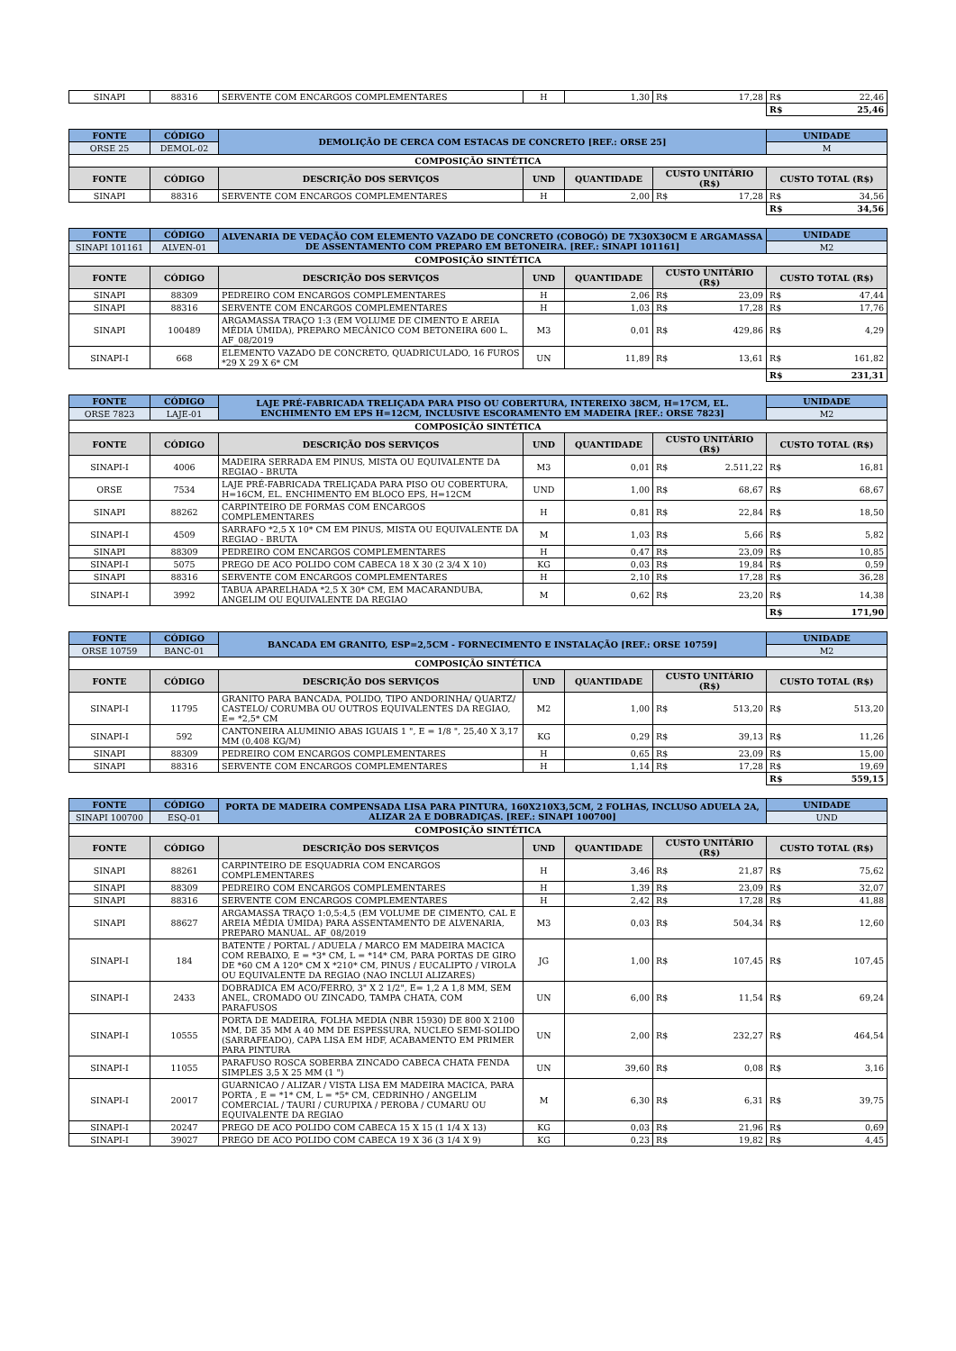| SINAPI | 88316 | SERVENTE COM ENCARGOS COMPLEMENTARES | H | 1,30 | R$ 17,28 | R$ 22,46 |
| | | | | | | R$ 25,46 |
| FONTE | CÓDIGO | DEMOLIÇÃO DE CERCA COM ESTACAS DE CONCRETO [REF.: ORSE 25] | | | | UNIDADE |
| --- | --- | --- | --- | --- | --- | --- |
| ORSE 25 | DEMOL-02 | | | | | M |
| COMPOSIÇÃO SINTÉTICA | | | | | | |
| FONTE | CÓDIGO | DESCRIÇÃO DOS SERVIÇOS | UND | QUANTIDADE | CUSTO UNITÁRIO (R$) | CUSTO TOTAL (R$) |
| SINAPI | 88316 | SERVENTE COM ENCARGOS COMPLEMENTARES | H | 2,00 | R$ 17,28 | R$ 34,56 |
| | | | | | | R$ 34,56 |
| FONTE | CÓDIGO | ALVENARIA DE VEDAÇÃO COM ELEMENTO VAZADO DE CONCRETO (COBOGÓ) DE 7X30X30CM E ARGAMASSA DE ASSENTAMENTO COM PREPARO EM BETONEIRA. [REF.: SINAPI 101161] | | | | UNIDADE |
| --- | --- | --- | --- | --- | --- | --- |
| SINAPI 101161 | ALVEN-01 | | | | | M2 |
| COMPOSIÇÃO SINTÉTICA | | | | | | |
| FONTE | CÓDIGO | DESCRIÇÃO DOS SERVIÇOS | UND | QUANTIDADE | CUSTO UNITÁRIO (R$) | CUSTO TOTAL (R$) |
| SINAPI | 88309 | PEDREIRO COM ENCARGOS COMPLEMENTARES | H | 2,06 | R$ 23,09 | R$ 47,44 |
| SINAPI | 88316 | SERVENTE COM ENCARGOS COMPLEMENTARES | H | 1,03 | R$ 17,28 | R$ 17,76 |
| SINAPI | 100489 | ARGAMASSA TRAÇO 1:3 (EM VOLUME DE CIMENTO E AREIA MÉDIA ÚMIDA), PREPARO MECÂNICO COM BETONEIRA 600 L. AF_08/2019 | M3 | 0,01 | R$ 429,86 | R$ 4,29 |
| SINAPI-I | 668 | ELEMENTO VAZADO DE CONCRETO, QUADRICULADO, 16 FUROS *29 X 29 X 6* CM | UN | 11,89 | R$ 13,61 | R$ 161,82 |
| | | | | | | R$ 231,31 |
| FONTE | CÓDIGO | LAJE PRÉ-FABRICADA TRELIÇADA PARA PISO OU COBERTURA, INTEREIXO 38CM, H=17CM, EL. ENCHIMENTO EM EPS H=12CM, INCLUSIVE ESCORAMENTO EM MADEIRA [REF.: ORSE 7823] | | | | UNIDADE |
| --- | --- | --- | --- | --- | --- | --- |
| ORSE 7823 | LAJE-01 | | | | | M2 |
| COMPOSIÇÃO SINTÉTICA | | | | | | |
| FONTE | CÓDIGO | DESCRIÇÃO DOS SERVIÇOS | UND | QUANTIDADE | CUSTO UNITÁRIO (R$) | CUSTO TOTAL (R$) |
| SINAPI-I | 4006 | MADEIRA SERRADA EM PINUS, MISTA OU EQUIVALENTE DA REGIAO - BRUTA | M3 | 0,01 | R$ 2.511,22 | R$ 16,81 |
| ORSE | 7534 | LAJE PRÉ-FABRICADA TRELIÇADA PARA PISO OU COBERTURA, H=16CM, EL. ENCHIMENTO EM BLOCO EPS, H=12CM | UND | 1,00 | R$ 68,67 | R$ 68,67 |
| SINAPI | 88262 | CARPINTEIRO DE FORMAS COM ENCARGOS COMPLEMENTARES | H | 0,81 | R$ 22,84 | R$ 18,50 |
| SINAPI-I | 4509 | SARRAFO *2,5 X 10* CM EM PINUS, MISTA OU EQUIVALENTE DA REGIAO - BRUTA | M | 1,03 | R$ 5,66 | R$ 5,82 |
| SINAPI | 88309 | PEDREIRO COM ENCARGOS COMPLEMENTARES | H | 0,47 | R$ 23,09 | R$ 10,85 |
| SINAPI-I | 5075 | PREGO DE ACO POLIDO COM CABECA 18 X 30 (2 3/4 X 10) | KG | 0,03 | R$ 19,84 | R$ 0,59 |
| SINAPI | 88316 | SERVENTE COM ENCARGOS COMPLEMENTARES | H | 2,10 | R$ 17,28 | R$ 36,28 |
| SINAPI-I | 3992 | TABUA APARELHADA *2,5 X 30* CM, EM MACARANDUBA, ANGELIM OU EQUIVALENTE DA REGIAO | M | 0,62 | R$ 23,20 | R$ 14,38 |
| | | | | | | R$ 171,90 |
| FONTE | CÓDIGO | BANCADA EM GRANITO, ESP=2,5CM - FORNECIMENTO E INSTALAÇÃO [REF.: ORSE 10759] | | | | UNIDADE |
| --- | --- | --- | --- | --- | --- | --- |
| ORSE 10759 | BANC-01 | | | | | M2 |
| COMPOSIÇÃO SINTÉTICA | | | | | | |
| FONTE | CÓDIGO | DESCRIÇÃO DOS SERVIÇOS | UND | QUANTIDADE | CUSTO UNITÁRIO (R$) | CUSTO TOTAL (R$) |
| SINAPI-I | 11795 | GRANITO PARA BANCADA, POLIDO, TIPO ANDORINHA/ QUARTZ/ CASTELO/ CORUMBA OU OUTROS EQUIVALENTES DA REGIAO, E= *2,5* CM | M2 | 1,00 | R$ 513,20 | R$ 513,20 |
| SINAPI-I | 592 | CANTONEIRA ALUMINIO ABAS IGUAIS 1 ", E = 1/8 ", 25,40 X 3,17 MM (0,408 KG/M) | KG | 0,29 | R$ 39,13 | R$ 11,26 |
| SINAPI | 88309 | PEDREIRO COM ENCARGOS COMPLEMENTARES | H | 0,65 | R$ 23,09 | R$ 15,00 |
| SINAPI | 88316 | SERVENTE COM ENCARGOS COMPLEMENTARES | H | 1,14 | R$ 17,28 | R$ 19,69 |
| | | | | | | R$ 559,15 |
| FONTE | CÓDIGO | PORTA DE MADEIRA COMPENSADA LISA PARA PINTURA, 160X210X3,5CM, 2 FOLHAS, INCLUSO ADUELA 2A, ALIZAR 2A E DOBRADIÇAS. [REF.: SINAPI 100700] | | | | UNIDADE |
| --- | --- | --- | --- | --- | --- | --- |
| SINAPI 100700 | ESQ-01 | | | | | UND |
| COMPOSIÇÃO SINTÉTICA | | | | | | |
| FONTE | CÓDIGO | DESCRIÇÃO DOS SERVIÇOS | UND | QUANTIDADE | CUSTO UNITÁRIO (R$) | CUSTO TOTAL (R$) |
| SINAPI | 88261 | CARPINTEIRO DE ESQUADRIA COM ENCARGOS COMPLEMENTARES | H | 3,46 | R$ 21,87 | R$ 75,62 |
| SINAPI | 88309 | PEDREIRO COM ENCARGOS COMPLEMENTARES | H | 1,39 | R$ 23,09 | R$ 32,07 |
| SINAPI | 88316 | SERVENTE COM ENCARGOS COMPLEMENTARES | H | 2,42 | R$ 17,28 | R$ 41,88 |
| SINAPI | 88627 | ARGAMASSA TRAÇO 1:0,5:4,5 (EM VOLUME DE CIMENTO, CAL E AREIA MÉDIA ÚMIDA) PARA ASSENTAMENTO DE ALVENARIA, PREPARO MANUAL. AF_08/2019 | M3 | 0,03 | R$ 504,34 | R$ 12,60 |
| SINAPI-I | 184 | BATENTE / PORTAL / ADUELA / MARCO EM MADEIRA MACICA COM REBAIXO, E = *3* CM, L = *14* CM, PARA PORTAS DE GIRO DE *60 CM A 120* CM X *210* CM, PINUS / EUCALIPTO / VIROLA OU EQUIVALENTE DA REGIAO (NAO INCLUI ALIZARES) | JG | 1,00 | R$ 107,45 | R$ 107,45 |
| SINAPI-I | 2433 | DOBRADICA EM ACO/FERRO, 3" X 2 1/2", E= 1,2 A 1,8 MM, SEM ANEL, CROMADO OU ZINCADO, TAMPA CHATA, COM PARAFUSOS | UN | 6,00 | R$ 11,54 | R$ 69,24 |
| SINAPI-I | 10555 | PORTA DE MADEIRA, FOLHA MEDIA (NBR 15930) DE 800 X 2100 MM, DE 35 MM A 40 MM DE ESPESSURA, NUCLEO SEMI-SOLIDO (SARRAFEADO), CAPA LISA EM HDF, ACABAMENTO EM PRIMER PARA PINTURA | UN | 2,00 | R$ 232,27 | R$ 464,54 |
| SINAPI-I | 11055 | PARAFUSO ROSCA SOBERBA ZINCADO CABECA CHATA FENDA SIMPLES 3,5 X 25 MM (1 ") | UN | 39,60 | R$ 0,08 | R$ 3,16 |
| SINAPI-I | 20017 | GUARNICAO / ALIZAR / VISTA LISA EM MADEIRA MACICA, PARA PORTA , E = *1* CM, L = *5* CM, CEDRINHO / ANGELIM COMERCIAL / TAURI / CURUPIXA / PEROBA / CUMARU OU EQUIVALENTE DA REGIAO | M | 6,30 | R$ 6,31 | R$ 39,75 |
| SINAPI-I | 20247 | PREGO DE ACO POLIDO COM CABECA 15 X 15 (1 1/4 X 13) | KG | 0,03 | R$ 21,96 | R$ 0,69 |
| SINAPI-I | 39027 | PREGO DE ACO POLIDO COM CABECA 19 X 36 (3 1/4 X 9) | KG | 0,23 | R$ 19,82 | R$ 4,45 |